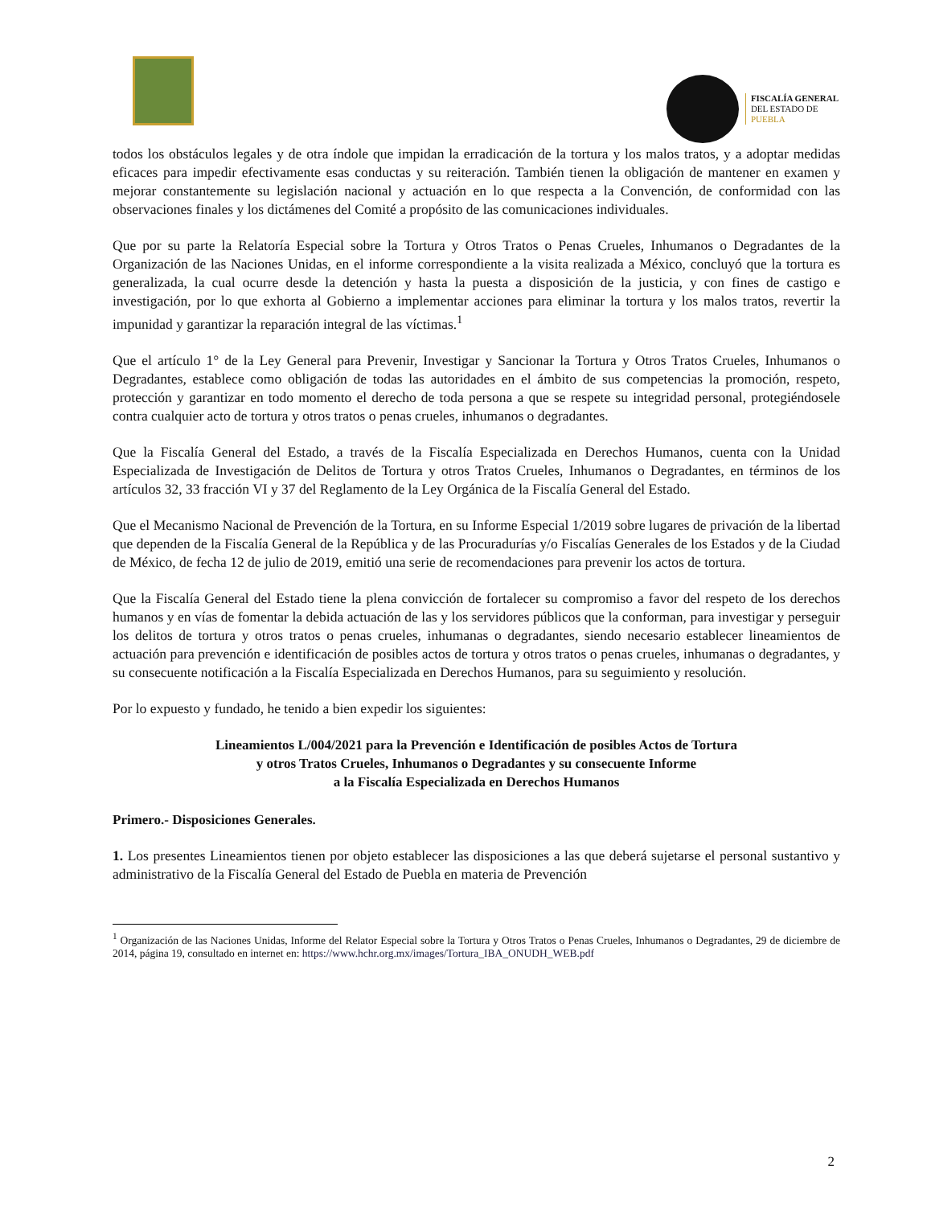FISCALÍA GENERAL
DEL ESTADO DE
PUEBLA
todos los obstáculos legales y de otra índole que impidan la erradicación de la tortura y los malos tratos, y a adoptar medidas eficaces para impedir efectivamente esas conductas y su reiteración. También tienen la obligación de mantener en examen y mejorar constantemente su legislación nacional y actuación en lo que respecta a la Convención, de conformidad con las observaciones finales y los dictámenes del Comité a propósito de las comunicaciones individuales.
Que por su parte la Relatoría Especial sobre la Tortura y Otros Tratos o Penas Crueles, Inhumanos o Degradantes de la Organización de las Naciones Unidas, en el informe correspondiente a la visita realizada a México, concluyó que la tortura es generalizada, la cual ocurre desde la detención y hasta la puesta a disposición de la justicia, y con fines de castigo e investigación, por lo que exhorta al Gobierno a implementar acciones para eliminar la tortura y los malos tratos, revertir la impunidad y garantizar la reparación integral de las víctimas.<sup>1</sup>
Que el artículo 1° de la Ley General para Prevenir, Investigar y Sancionar la Tortura y Otros Tratos Crueles, Inhumanos o Degradantes, establece como obligación de todas las autoridades en el ámbito de sus competencias la promoción, respeto, protección y garantizar en todo momento el derecho de toda persona a que se respete su integridad personal, protegiéndosele contra cualquier acto de tortura y otros tratos o penas crueles, inhumanos o degradantes.
Que la Fiscalía General del Estado, a través de la Fiscalía Especializada en Derechos Humanos, cuenta con la Unidad Especializada de Investigación de Delitos de Tortura y otros Tratos Crueles, Inhumanos o Degradantes, en términos de los artículos 32, 33 fracción VI y 37 del Reglamento de la Ley Orgánica de la Fiscalía General del Estado.
Que el Mecanismo Nacional de Prevención de la Tortura, en su Informe Especial 1/2019 sobre lugares de privación de la libertad que dependen de la Fiscalía General de la República y de las Procuradurías y/o Fiscalías Generales de los Estados y de la Ciudad de México, de fecha 12 de julio de 2019, emitió una serie de recomendaciones para prevenir los actos de tortura.
Que la Fiscalía General del Estado tiene la plena convicción de fortalecer su compromiso a favor del respeto de los derechos humanos y en vías de fomentar la debida actuación de las y los servidores públicos que la conforman, para investigar y perseguir los delitos de tortura y otros tratos o penas crueles, inhumanas o degradantes, siendo necesario establecer lineamientos de actuación para prevención e identificación de posibles actos de tortura y otros tratos o penas crueles, inhumanas o degradantes, y su consecuente notificación a la Fiscalía Especializada en Derechos Humanos, para su seguimiento y resolución.
Por lo expuesto y fundado, he tenido a bien expedir los siguientes:
Lineamientos L/004/2021 para la Prevención e Identificación de posibles Actos de Tortura
y otros Tratos Crueles, Inhumanos o Degradantes y su consecuente Informe
a la Fiscalía Especializada en Derechos Humanos
Primero.- Disposiciones Generales.
1. Los presentes Lineamientos tienen por objeto establecer las disposiciones a las que deberá sujetarse el personal sustantivo y administrativo de la Fiscalía General del Estado de Puebla en materia de Prevención
<sup>1</sup> Organización de las Naciones Unidas, Informe del Relator Especial sobre la Tortura y Otros Tratos o Penas Crueles, Inhumanos o Degradantes, 29 de diciembre de 2014, página 19, consultado en internet en: https://www.hchr.org.mx/images/Tortura_IBA_ONUDH_WEB.pdf
2